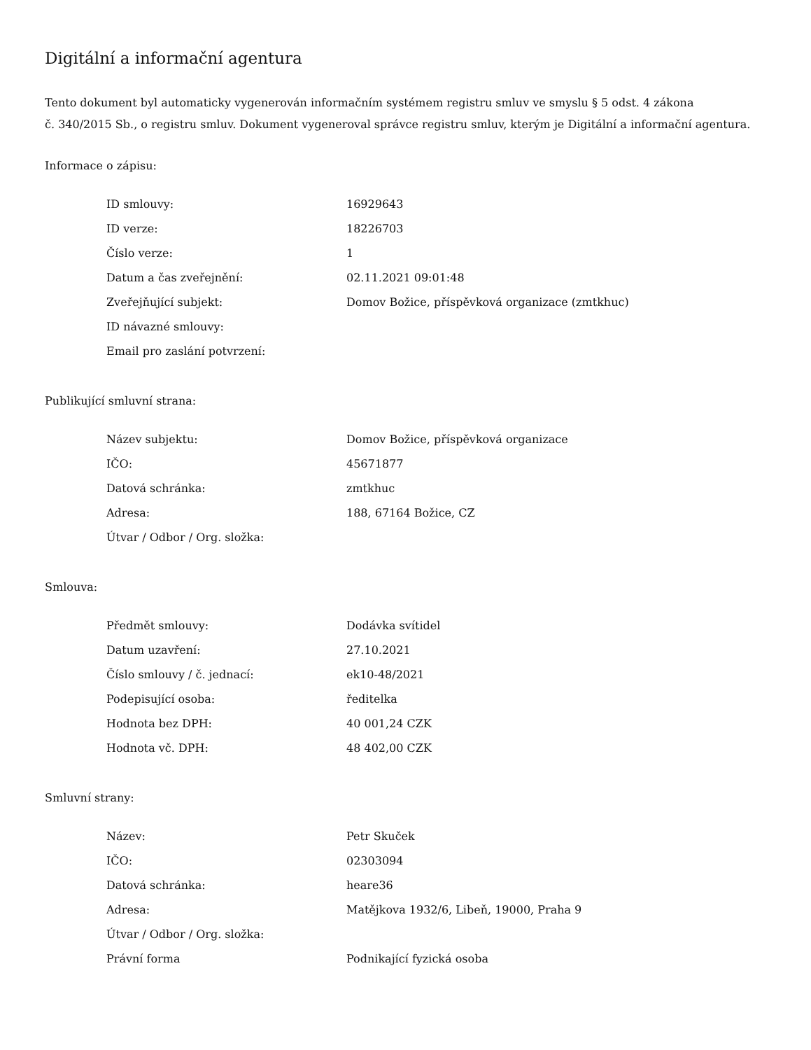Digitální a informační agentura
Tento dokument byl automaticky vygenerován informačním systémem registru smluv ve smyslu § 5 odst. 4 zákona
č. 340/2015 Sb., o registru smluv. Dokument vygeneroval správce registru smluv, kterým je Digitální a informační agentura.
Informace o zápisu:
| ID smlouvy: | 16929643 |
| ID verze: | 18226703 |
| Číslo verze: | 1 |
| Datum a čas zveřejnění: | 02.11.2021 09:01:48 |
| Zveřejňující subjekt: | Domov Božice, příspěvková organizace (zmtkhuc) |
| ID návazné smlouvy: | |
| Email pro zaslání potvrzení: | |
Publikující smluvní strana:
| Název subjektu: | Domov Božice, příspěvková organizace |
| IČO: | 45671877 |
| Datová schránka: | zmtkhuc |
| Adresa: | 188, 67164 Božice, CZ |
| Útvar / Odbor / Org. složka: | |
Smlouva:
| Předmět smlouvy: | Dodávka svítidel |
| Datum uzavření: | 27.10.2021 |
| Číslo smlouvy / č. jednací: | ek10-48/2021 |
| Podepisující osoba: | ředitelka |
| Hodnota bez DPH: | 40 001,24 CZK |
| Hodnota vč. DPH: | 48 402,00 CZK |
Smluvní strany:
| Název: | Petr Skuček |
| IČO: | 02303094 |
| Datová schránka: | heare36 |
| Adresa: | Matějkova 1932/6, Libeň, 19000, Praha 9 |
| Útvar / Odbor / Org. složka: | |
| Právní forma | Podnikající fyzická osoba |